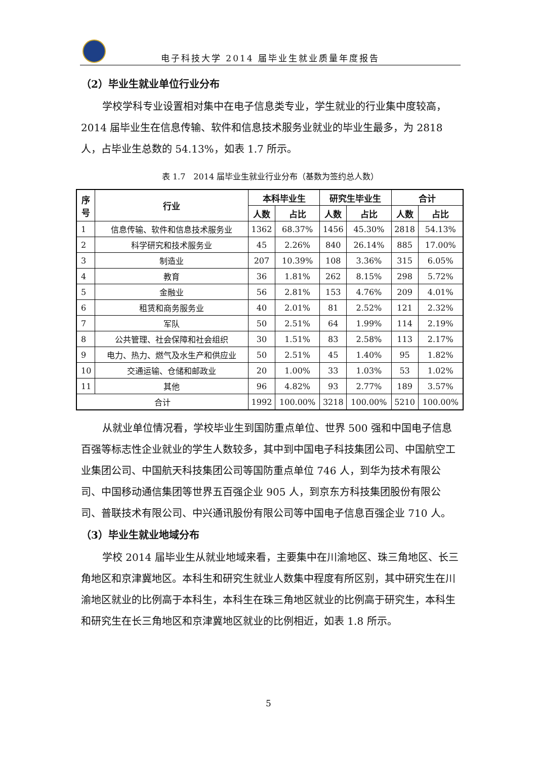电子科技大学 2014 届毕业生就业质量年度报告
（2）毕业生就业单位行业分布
学校学科专业设置相对集中在电子信息类专业，学生就业的行业集中度较高，2014 届毕业生在信息传输、软件和信息技术服务业就业的毕业生最多，为 2818 人，占毕业生总数的 54.13%，如表 1.7 所示。
表 1.7　2014 届毕业生就业行业分布（基数为签约总人数）
| 序 号 | 行业 | 本科毕业生 | | 研究生毕业生 | | 合计 | |
| --- | --- | --- | --- | --- | --- | --- | --- |
| | | 人数 | 占比 | 人数 | 占比 | 人数 | 占比 |
| 1 | 信息传输、软件和信息技术服务业 | 1362 | 68.37% | 1456 | 45.30% | 2818 | 54.13% |
| 2 | 科学研究和技术服务业 | 45 | 2.26% | 840 | 26.14% | 885 | 17.00% |
| 3 | 制造业 | 207 | 10.39% | 108 | 3.36% | 315 | 6.05% |
| 4 | 教育 | 36 | 1.81% | 262 | 8.15% | 298 | 5.72% |
| 5 | 金融业 | 56 | 2.81% | 153 | 4.76% | 209 | 4.01% |
| 6 | 租赁和商务服务业 | 40 | 2.01% | 81 | 2.52% | 121 | 2.32% |
| 7 | 军队 | 50 | 2.51% | 64 | 1.99% | 114 | 2.19% |
| 8 | 公共管理、社会保障和社会组织 | 30 | 1.51% | 83 | 2.58% | 113 | 2.17% |
| 9 | 电力、热力、燃气及水生产和供应业 | 50 | 2.51% | 45 | 1.40% | 95 | 1.82% |
| 10 | 交通运输、仓储和邮政业 | 20 | 1.00% | 33 | 1.03% | 53 | 1.02% |
| 11 | 其他 | 96 | 4.82% | 93 | 2.77% | 189 | 3.57% |
| 合计 | | 1992 | 100.00% | 3218 | 100.00% | 5210 | 100.00% |
从就业单位情况看，学校毕业生到国防重点单位、世界 500 强和中国电子信息百强等标志性企业就业的学生人数较多，其中到中国电子科技集团公司、中国航空工业集团公司、中国航天科技集团公司等国防重点单位 746 人，到华为技术有限公司、中国移动通信集团等世界五百强企业 905 人，到京东方科技集团股份有限公司、普联技术有限公司、中兴通讯股份有限公司等中国电子信息百强企业 710 人。
（3）毕业生就业地域分布
学校 2014 届毕业生从就业地域来看，主要集中在川渝地区、珠三角地区、长三角地区和京津冀地区。本科生和研究生就业人数集中程度有所区别，其中研究生在川渝地区就业的比例高于本科生，本科生在珠三角地区就业的比例高于研究生，本科生和研究生在长三角地区和京津冀地区就业的比例相近，如表 1.8 所示。
5